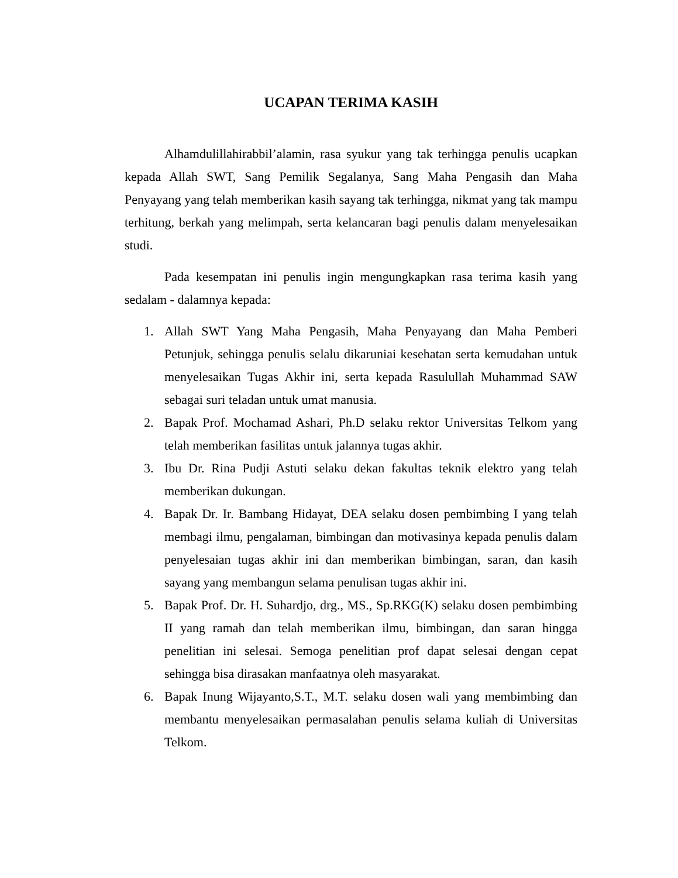UCAPAN TERIMA KASIH
Alhamdulillahirabbil’alamin, rasa syukur yang tak terhingga penulis ucapkan kepada Allah SWT, Sang Pemilik Segalanya, Sang Maha Pengasih dan Maha Penyayang yang telah memberikan kasih sayang tak terhingga, nikmat yang tak mampu terhitung, berkah yang melimpah, serta kelancaran bagi penulis dalam menyelesaikan studi.
Pada kesempatan ini penulis ingin mengungkapkan rasa terima kasih yang sedalam - dalamnya kepada:
1. Allah SWT Yang Maha Pengasih, Maha Penyayang dan Maha Pemberi Petunjuk, sehingga penulis selalu dikaruniai kesehatan serta kemudahan untuk menyelesaikan Tugas Akhir ini, serta kepada Rasulullah Muhammad SAW sebagai suri teladan untuk umat manusia.
2. Bapak Prof. Mochamad Ashari, Ph.D selaku rektor Universitas Telkom yang telah memberikan fasilitas untuk jalannya tugas akhir.
3. Ibu Dr. Rina Pudji Astuti selaku dekan fakultas teknik elektro yang telah memberikan dukungan.
4. Bapak Dr. Ir. Bambang Hidayat, DEA selaku dosen pembimbing I yang telah membagi ilmu, pengalaman, bimbingan dan motivasinya kepada penulis dalam penyelesaian tugas akhir ini dan memberikan bimbingan, saran, dan kasih sayang yang membangun selama penulisan tugas akhir ini.
5. Bapak Prof. Dr. H. Suhardjo, drg., MS., Sp.RKG(K) selaku dosen pembimbing II yang ramah dan telah memberikan ilmu, bimbingan, dan saran hingga penelitian ini selesai. Semoga penelitian prof dapat selesai dengan cepat sehingga bisa dirasakan manfaatnya oleh masyarakat.
6. Bapak Inung Wijayanto,S.T., M.T. selaku dosen wali yang membimbing dan membantu menyelesaikan permasalahan penulis selama kuliah di Universitas Telkom.